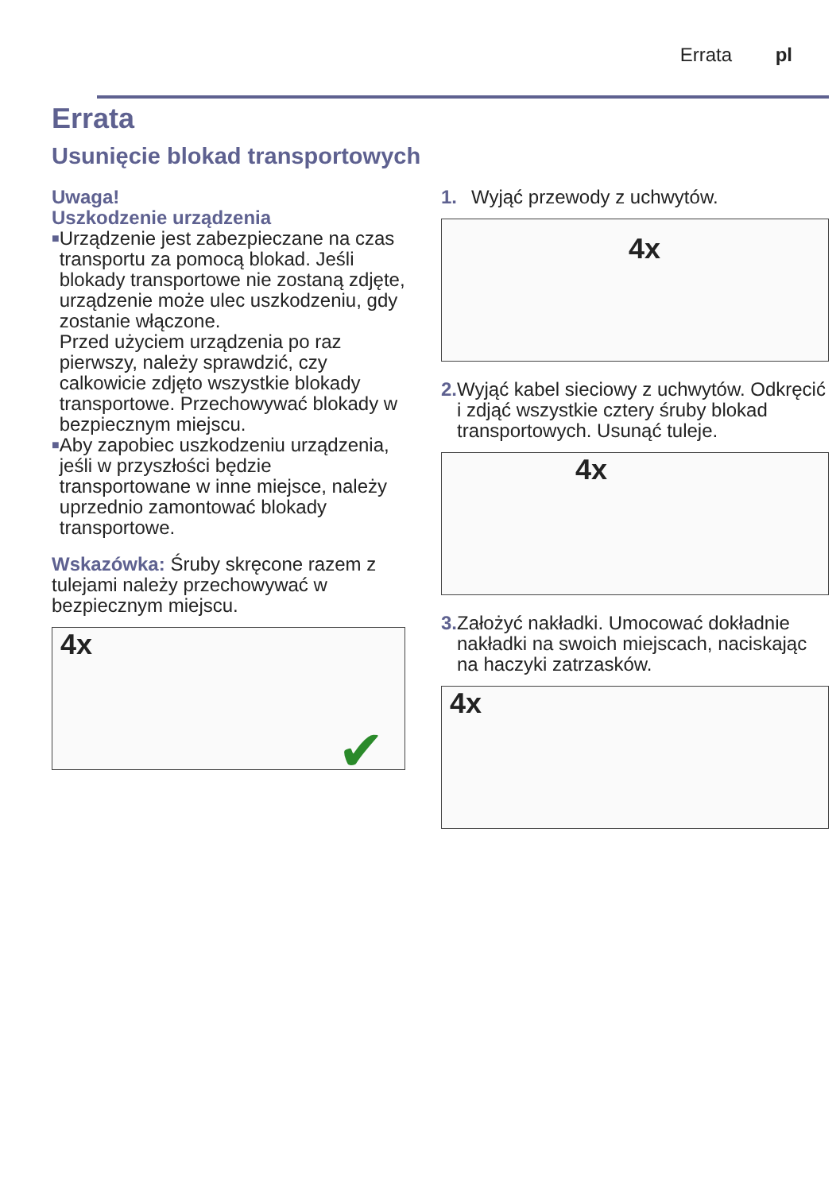Errata pl
Errata
Usunięcie blokad transportowych
Uwaga!
Uszkodzenie urządzenia
■
Urządzenie jest zabezpieczane na czas transportu za pomocą blokad. Jeśli blokady transportowe nie zostaną zdjęte, urządzenie może ulec uszkodzeniu, gdy zostanie włączone.
Przed użyciem urządzenia po raz pierwszy, należy sprawdzić, czy calkowicie zdjęto wszystkie blokady transportowe. Przechowywać blokady w bezpiecznym miejscu.
■
Aby zapobiec uszkodzeniu urządzenia, jeśli w przyszłości będzie transportowane w inne miejsce, należy uprzednio zamontować blokady transportowe.
Wskazówka: Śruby skręcone razem z tulejami należy przechowywać w bezpiecznym miejscu.
4x
✔
1. Wyjąć przewody z uchwytów.
4x
2. Wyjąć kabel sieciowy z uchwytów. Odkręcić i zdjąć wszystkie cztery śruby blokad transportowych. Usunąć tuleje.
4x
3. Założyć nakładki. Umocować dokładnie nakładki na swoich miejscach, naciskając na haczyki zatrzasków.
4x